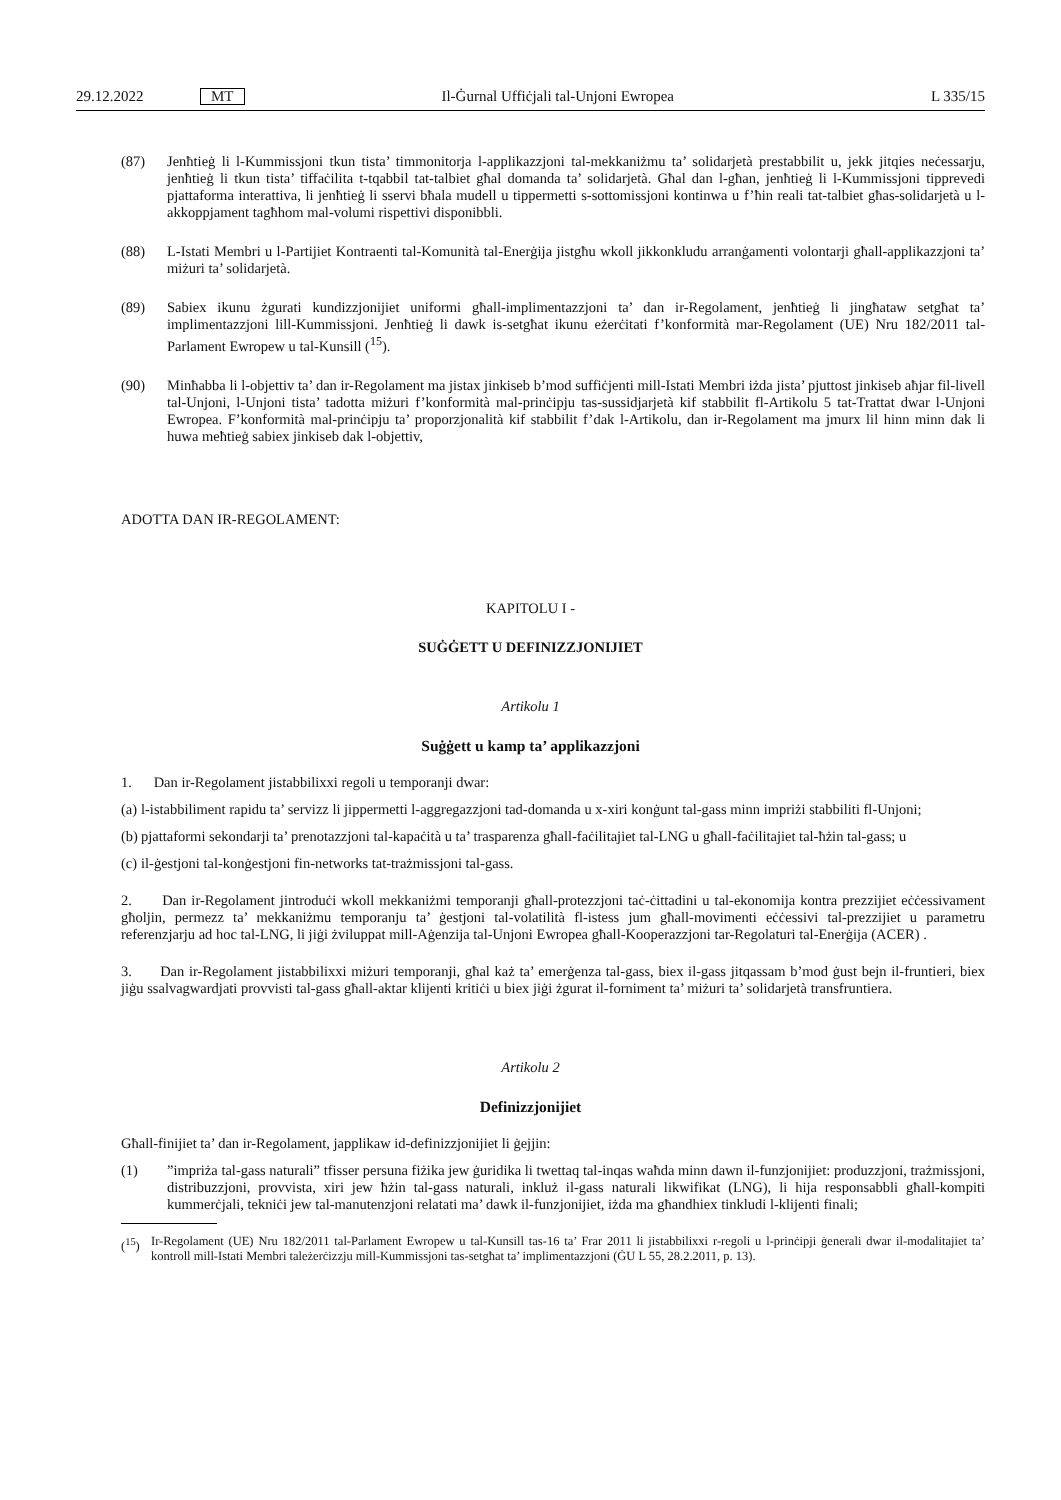29.12.2022 MT Il-Ġurnal Uffiċjali tal-Unjoni Ewropea L 335/15
(87) Jenħtieġ li l-Kummissjoni tkun tista’ timmonitorja l-applikazzjoni tal-mekkaniżmu ta’ solidarjetà prestabbilit u, jekk jitqies neċessarju, jenħtieġ li tkun tista’ tiffaċilita t-tqabbil tat-talbiet għal domanda ta’ solidarjetà. Għal dan l-għan, jenħtieġ li l-Kummissjoni tipprevedi pjattaforma interattiva, li jenħtieġ li sservi bħala mudell u tippermetti s-sottomissjoni kontinwa u f’ħin reali tat-talbiet għas-solidarjetà u l-akkoppjament tagħhom mal-volumi rispettivi disponibbli.
(88) L-Istati Membri u l-Partijiet Kontraenti tal-Komunità tal-Enerġija jistgħu wkoll jikkonkludu arranġamenti volontarji għall-applikazzjoni ta’ miżuri ta’ solidarjetà.
(89) Sabiex ikunu żgurati kundizzjonijiet uniformi għall-implimentazzjoni ta’ dan ir-Regolament, jenħtieġ li jingħataw setgħat ta’ implimentazzjoni lill-Kummissjoni. Jenħtieġ li dawk is-setgħat ikunu eżerċitati f’konformità mar-Regolament (UE) Nru 182/2011 tal-Parlament Ewropew u tal-Kunsill (<sup>15</sup>).
(90) Minħabba li l-objettiv ta’ dan ir-Regolament ma jistax jinkiseb b’mod suffiċjenti mill-Istati Membri iżda jista’ pjuttost jinkiseb aħjar fil-livell tal-Unjoni, l-Unjoni tista’ tadotta miżuri f’konformità mal-prinċipju tas-sussidjarjetà kif stabbilit fl-Artikolu 5 tat-Trattat dwar l-Unjoni Ewropea. F’konformità mal-prinċipju ta’ proporzjonalità kif stabbilit f’dak l-Artikolu, dan ir-Regolament ma jmurx lil hinn minn dak li huwa meħtieġ sabiex jinkiseb dak l-objettiv,
ADOTTA DAN IR-REGOLAMENT:
KAPITOLU I -
SUĠĠETT U DEFINIZZJONIJIET
Artikolu 1
Suġġett u kamp ta’ applikazzjoni
1. Dan ir-Regolament jistabbilixxi regoli u temporanji dwar:
(a)
l-istabbiliment rapidu ta’ servizz li jippermetti l-aggregazzjoni tad-domanda u x-xiri konġunt tal-gass minn impriżi stabbiliti fl-Unjoni;
(b)
pjattaformi sekondarji ta’ prenotazzjoni tal-kapaċità u ta’ trasparenza għall-faċilitajiet tal-LNG u għall-faċilitajiet tal-ħżin tal-gass; u
(c)
il-ġestjoni tal-konġestjoni fin-networks tat-trażmissjoni tal-gass.
2. Dan ir-Regolament jintroduċi wkoll mekkaniżmi temporanji għall-protezzjoni taċ-ċittadini u tal-ekonomija kontra prezzijiet eċċessivament għoljin, permezz ta’ mekkaniżmu temporanju ta’ ġestjoni tal-volatilità fl-istess jum għall-movimenti eċċessivi tal-prezzijiet u parametru referenzjarju ad hoc tal-LNG, li jiġi żviluppat mill-Aġenzija tal-Unjoni Ewropea għall-Kooperazzjoni tar-Regolaturi tal-Enerġija (ACER) .
3. Dan ir-Regolament jistabbilixxi miżuri temporanji, għal każ ta’ emerġenza tal-gass, biex il-gass jitqassam b’mod ġust bejn il-fruntieri, biex jiġu ssalvagwardjati provvisti tal-gass għall-aktar klijenti kritiċi u biex jiġi żgurat il-forniment ta’ miżuri ta’ solidarjetà transfruntiera.
Artikolu 2
Definizzjonijiet
Għall-finijiet ta’ dan ir-Regolament, japplikaw id-definizzjonijiet li ġejjin:
(1) ”impriża tal-gass naturali” tfisser persuna fiżika jew ġuridika li twettaq tal-inqas waħda minn dawn il-funzjonijiet: produzzjoni, trażmissjoni, distribuzzjoni, provvista, xiri jew ħżin tal-gass naturali, inkluż il-gass naturali likwifikat (LNG), li hija responsabbli għall-kompiti kummerċjali, tekniċi jew tal-manutenzjoni relatati ma’ dawk il-funzjonijiet, iżda ma għandhiex tinkludi l-klijenti finali;
(<sup>15</sup>) Ir-Regolament (UE) Nru 182/2011 tal-Parlament Ewropew u tal-Kunsill tas-16 ta’ Frar 2011 li jistabbilixxi r-regoli u l-prinċipji ġenerali dwar il-modalitajiet ta’ kontroll mill-Istati Membri tależerċizzju mill-Kummissjoni tas-setgħat ta’ implimentazzjoni (ĠU L 55, 28.2.2011, p. 13).